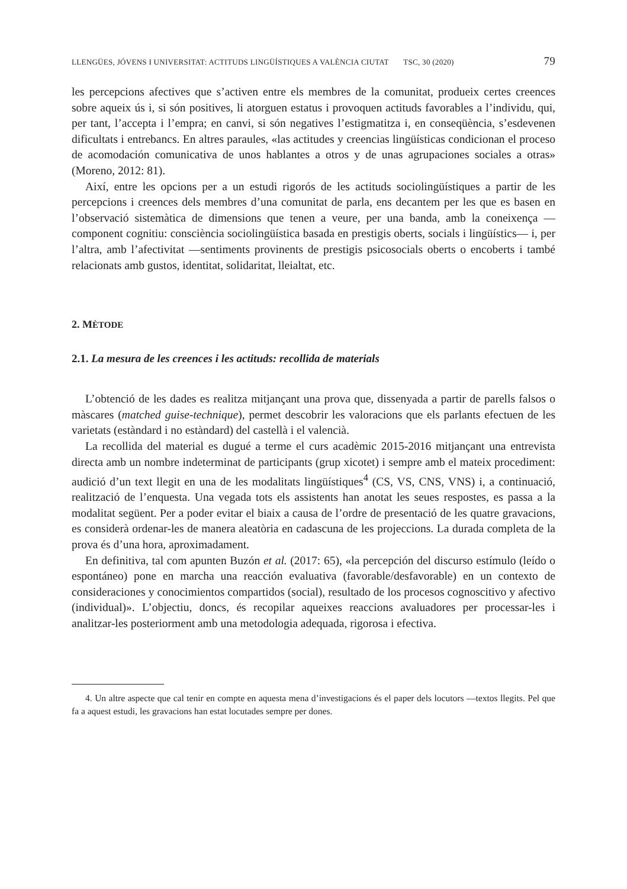LLENGÜES, JÓVENS I UNIVERSITAT: ACTITUDS LINGÜÍSTIQUES A VALÈNCIA CIUTAT TSC, 30 (2020) 79
les percepcions afectives que s’activen entre els membres de la comunitat, produeix certes creences sobre aqueix ús i, si són positives, li atorguen estatus i provoquen actituds favorables a l’individu, qui, per tant, l’accepta i l’empra; en canvi, si són negatives l’estigmatitza i, en conseqüència, s’esdevenen dificultats i entrebancs. En altres paraules, «las actitudes y creencias lingüísticas condicionan el proceso de acomodación comunicativa de unos hablantes a otros y de unas agrupaciones sociales a otras» (Moreno, 2012: 81).
Així, entre les opcions per a un estudi rigorós de les actituds sociolingüístiques a partir de les percepcions i creences dels membres d’una comunitat de parla, ens decantem per les que es basen en l’observació sistemàtica de dimensions que tenen a veure, per una banda, amb la coneixença —component cognitiu: consciència sociolingüística basada en prestigis oberts, socials i lingüístics— i, per l’altra, amb l’afectivitat —sentiments provinents de prestigis psicosocials oberts o encoberts i també relacionats amb gustos, identitat, solidaritat, lleialtat, etc.
2. MÈTODE
2.1. La mesura de les creences i les actituds: recollida de materials
L’obtenció de les dades es realitza mitjançant una prova que, dissenyada a partir de parells falsos o màscares (matched guise-technique), permet descobrir les valoracions que els parlants efectuen de les varietats (estàndard i no estàndard) del castellà i el valencià.
La recollida del material es dugué a terme el curs acadèmic 2015-2016 mitjançant una entrevista directa amb un nombre indeterminat de participants (grup xicotet) i sempre amb el mateix procediment: audició d’un text llegit en una de les modalitats lingüístiques<sup>4</sup> (CS, VS, CNS, VNS) i, a continuació, realització de l’enquesta. Una vegada tots els assistents han anotat les seues respostes, es passa a la modalitat següent. Per a poder evitar el biaix a causa de l’ordre de presentació de les quatre gravacions, es considerà ordenar-les de manera aleatòria en cadascuna de les projeccions. La durada completa de la prova és d’una hora, aproximadament.
En definitiva, tal com apunten Buzón et al. (2017: 65), «la percepción del discurso estímulo (leído o espontáneo) pone en marcha una reacción evaluativa (favorable/desfavorable) en un contexto de consideraciones y conocimientos compartidos (social), resultado de los procesos cognoscitivo y afectivo (individual)». L’objectiu, doncs, és recopilar aqueixes reaccions avaluadores per processar-les i analitzar-les posteriorment amb una metodologia adequada, rigorosa i efectiva.
4. Un altre aspecte que cal tenir en compte en aquesta mena d’investigacions és el paper dels locutors —textos llegits. Pel que fa a aquest estudi, les gravacions han estat locutades sempre per dones.